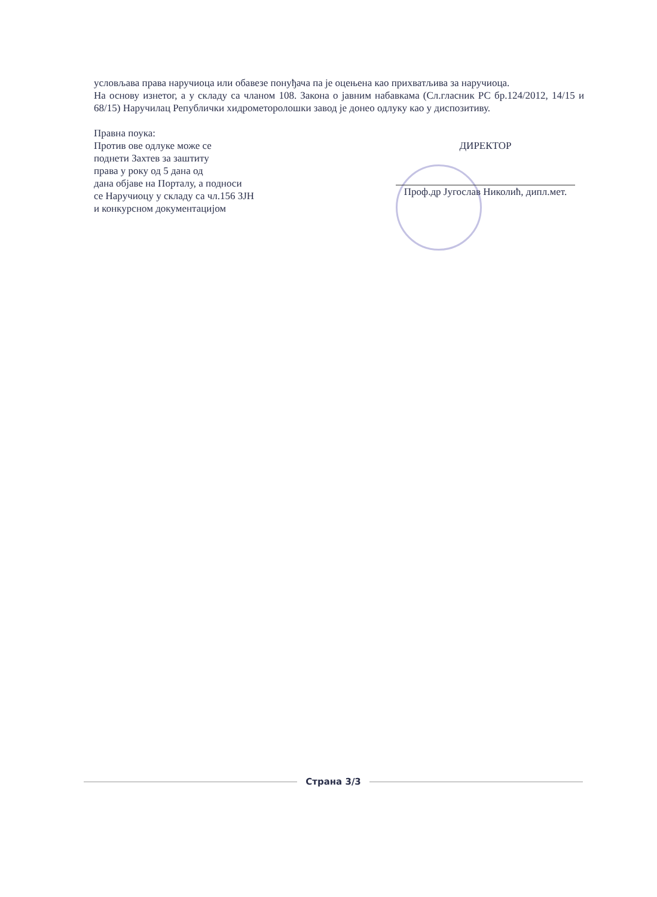условљава права наручиоца или обавезе понуђача па је оцењена као прихватљива за наручиоца.
На основу изнетог, а у складу са чланом 108. Закона о јавним набавкама (Сл.гласник РС бр.124/2012, 14/15 и 68/15) Наручилац Републички хидрометоролошки завод је донео одлуку као у диспозитиву.
Правна поука:
Против ове одлуке може се
поднети Захтев за заштиту
права у року од 5 дана од
дана објаве на Порталу, а подноси
се Наручиоцу у складу са чл.156 ЗЈН
и конкурсном документацијом
ДИРЕКТОР
Проф.др Југослав Николић, дипл.мет.
Страна 3/3